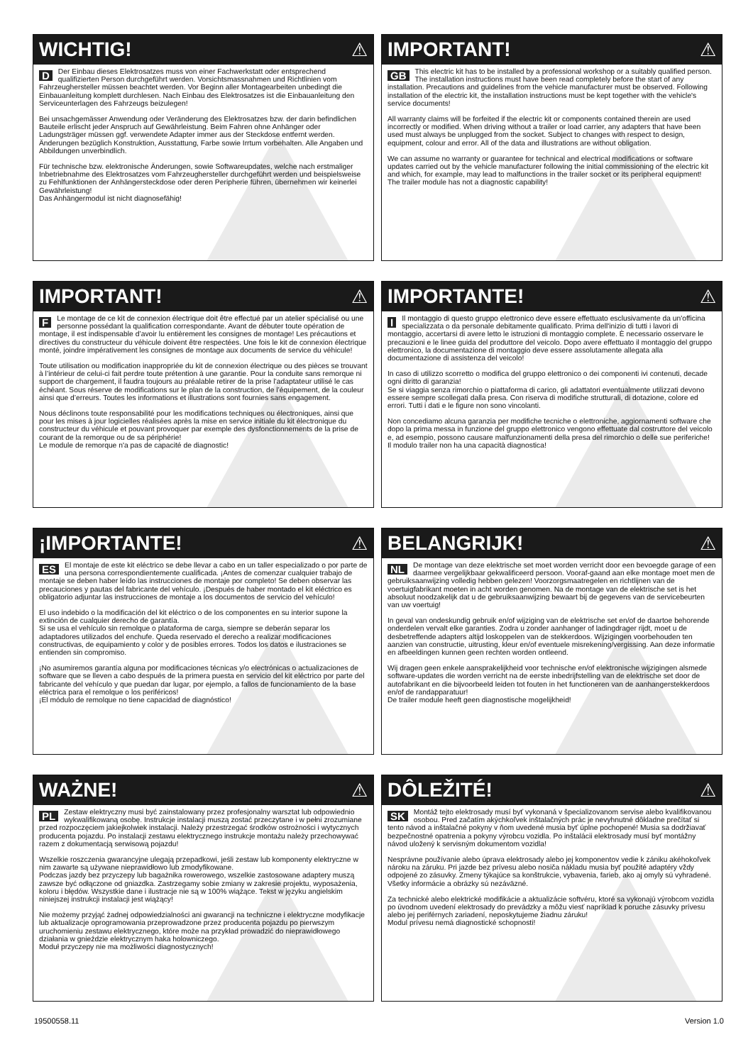WICHTIG! ⚠
D
Der Einbau dieses Elektrosatzes muss von einer Fachwerkstatt oder entsprechend qualifizierten Person durchgeführt werden. Vorsichtsmassnahmen und Richtlinien vom Fahrzeughersteller müssen beachtet werden. Vor Beginn aller Montagearbeiten unbedingt die Einbauanleitung komplett durchlesen. Nach Einbau des Elektrosatzes ist die Einbauanleitung den Serviceunterlagen des Fahrzeugs beizulegen!
Bei unsachgemässer Anwendung oder Veränderung des Elektrosatzes bzw. der darin befindlichen Bauteile erlischt jeder Anspruch auf Gewährleistung. Beim Fahren ohne Anhänger oder Ladungsträger müssen ggf. verwendete Adapter immer aus der Steckdose entfernt werden. Änderungen bezüglich Konstruktion, Ausstattung, Farbe sowie Irrtum vorbehalten. Alle Angaben und Abbildungen unverbindlich.
Für technische bzw. elektronische Änderungen, sowie Softwareupdates, welche nach erstmaliger Inbetriebnahme des Elektrosatzes vom Fahrzeughersteller durchgeführt werden und beispielsweise zu Fehlfunktionen der Anhängersteckdose oder deren Peripherie führen, übernehmen wir keinerlei Gewährleistung!
Das Anhängermodul ist nicht diagnosefähig!
IMPORTANT! ⚠
GB
This electric kit has to be installed by a professional workshop or a suitably qualified person. The installation instructions must have been read completely before the start of any installation. Precautions and guidelines from the vehicle manufacturer must be observed. Following installation of the electric kit, the installation instructions must be kept together with the vehicle's service documents!
All warranty claims will be forfeited if the electric kit or components contained therein are used incorrectly or modified. When driving without a trailer or load carrier, any adapters that have been used must always be unplugged from the socket. Subject to changes with respect to design, equipment, colour and error. All of the data and illustrations are without obligation.
We can assume no warranty or guarantee for technical and electrical modifications or software updates carried out by the vehicle manufacturer following the initial commissioning of the electric kit and which, for example, may lead to malfunctions in the trailer socket or its peripheral equipment!
The trailer module has not a diagnostic capability!
IMPORTANT! ⚠
F
Le montage de ce kit de connexion électrique doit être effectué par un atelier spécialisé ou une personne possédant la qualification correspondante. Avant de débuter toute opération de montage, il est indispensable d’avoir lu entièrement les consignes de montage! Les précautions et directives du constructeur du véhicule doivent être respectées. Une fois le kit de connexion électrique monté, joindre impérativement les consignes de montage aux documents de service du véhicule!
Toute utilisation ou modification inappropriée du kit de connexion électrique ou des pièces se trouvant à l’intérieur de celui-ci fait perdre toute prétention à une garantie. Pour la conduite sans remorque ni support de chargement, il faudra toujours au préalable retirer de la prise l’adaptateur utilisé le cas échéant. Sous réserve de modifications sur le plan de la construction, de l’équipement, de la couleur ainsi que d’erreurs. Toutes les informations et illustrations sont fournies sans engagement.
Nous déclinons toute responsabilité pour les modifications techniques ou électroniques, ainsi que pour les mises à jour logicielles réalisées après la mise en service initiale du kit électronique du constructeur du véhicule et pouvant provoquer par exemple des dysfonctionnements de la prise de courant de la remorque ou de sa périphérie!
Le module de remorque n'a pas de capacité de diagnostic!
IMPORTANTE! ⚠
I
Il montaggio di questo gruppo elettronico deve essere effettuato esclusivamente da un'officina specializzata o da personale debitamente qualificato. Prima dell'inizio di tutti i lavori di montaggio, accertarsi di avere letto le istruzioni di montaggio complete. È necessario osservare le precauzioni e le linee guida del produttore del veicolo. Dopo avere effettuato il montaggio del gruppo elettronico, la documentazione di montaggio deve essere assolutamente allegata alla documentazione di assistenza del veicolo!
In caso di utilizzo scorretto o modifica del gruppo elettronico o dei componenti ivi contenuti, decade ogni diritto di garanzia!
Se si viaggia senza rimorchio o piattaforma di carico, gli adattatori eventualmente utilizzati devono essere sempre scollegati dalla presa. Con riserva di modifiche strutturali, di dotazione, colore ed errori. Tutti i dati e le figure non sono vincolanti.
Non concediamo alcuna garanzia per modifiche tecniche o elettroniche, aggiornamenti software che dopo la prima messa in funzione del gruppo elettronico vengono effettuate dal costruttore del veicolo e, ad esempio, possono causare malfunzionamenti della presa del rimorchio o delle sue periferiche!
Il modulo trailer non ha una capacità diagnostica!
¡IMPORTANTE! ⚠
ES
El montaje de este kit eléctrico se debe llevar a cabo en un taller especializado o por parte de una persona correspondientemente cualificada. ¡Antes de comenzar cualquier trabajo de montaje se deben haber leído las instrucciones de montaje por completo! Se deben observar las precauciones y pautas del fabricante del vehículo. ¡Después de haber montado el kit eléctrico es obligatorio adjuntar las instrucciones de montaje a los documentos de servicio del vehículo!
El uso indebido o la modificación del kit eléctrico o de los componentes en su interior supone la extinción de cualquier derecho de garantía.
Si se usa el vehículo sin remolque o plataforma de carga, siempre se deberán separar los adaptadores utilizados del enchufe. Queda reservado el derecho a realizar modificaciones constructivas, de equipamiento y color y de posibles errores. Todos los datos e ilustraciones se entienden sin compromiso.
¡No asumiremos garantía alguna por modificaciones técnicas y/o electrónicas o actualizaciones de software que se lleven a cabo después de la primera puesta en servicio del kit eléctrico por parte del fabricante del vehículo y que puedan dar lugar, por ejemplo, a fallos de funcionamiento de la base eléctrica para el remolque o los periféricos!
¡El módulo de remolque no tiene capacidad de diagnóstico!
BELANGRIJK! ⚠
NL
De montage van deze elektrische set moet worden verricht door een bevoegde garage of een daarmee vergelijkbaar gekwalificeerd persoon. Vooraf-gaand aan elke montage moet men de gebruiksaanwijzing volledig hebben gelezen! Voorzorgsmaatregelen en richtlijnen van de voertuigfabrikant moeten in acht worden genomen. Na de montage van de elektrische set is het absoluut noodzakelijk dat u de gebruiksaanwijzing bewaart bij de gegevens van de servicebeurten van uw voertuig!
In geval van ondeskundig gebruik en/of wijziging van de elektrische set en/of de daartoe behorende onderdelen vervalt elke garanties. Zodra u zonder aanhanger of ladingdrager rijdt, moet u de desbetreffende adapters altijd loskoppelen van de stekkerdoos. Wijzigingen voorbehouden ten aanzien van constructie, uitrusting, kleur en/of eventuele misrekening/vergissing. Aan deze informatie en afbeeldingen kunnen geen rechten worden ontleend.
Wij dragen geen enkele aansprakelijkheid voor technische en/of elektronische wijzigingen alsmede software-updates die worden verricht na de eerste inbedrijfstelling van de elektrische set door de autofabrikant en die bijvoorbeeld leiden tot fouten in het functioneren van de aanhangerstekkerdoos en/of de randapparatuur!
De trailer module heeft geen diagnostische mogelijkheid!
WAŻNE! ⚠
PL
Zestaw elektryczny musi być zainstalowany przez profesjonalny warsztat lub odpowiednio wykwalifikowaną osobę. Instrukcje instalacji muszą zostać przeczytane i w pełni zrozumiane przed rozpoczęciem jakiejkolwiek instalacji. Należy przestrzegać środków ostrożności i wytycznych producenta pojazdu. Po instalacji zestawu elektrycznego instrukcje montażu należy przechowywać razem z dokumentacją serwisową pojazdu!
Wszelkie roszczenia gwarancyjne ulegają przepadkowi, jeśli zestaw lub komponenty elektryczne w nim zawarte są używane nieprawidłowo lub zmodyfikowane.
Podczas jazdy bez przyczepy lub bagażnika rowerowego, wszelkie zastosowane adaptery muszą zawsze być odłączone od gniazdka. Zastrzegamy sobie zmiany w zakresie projektu, wyposażenia, koloru i błędów. Wszystkie dane i ilustracje nie są w 100% wiążące. Tekst w języku angielskim niniejszej instrukcji instalacji jest wiążący!
Nie możemy przyjąć żadnej odpowiedzialności ani gwarancji na techniczne i elektryczne modyfikacje lub aktualizacje oprogramowania przeprowadzone przez producenta pojazdu po pierwszym uruchomieniu zestawu elektrycznego, które może na przykład prowadzić do nieprawidłowego działania w gnieździe elektrycznym haka holowniczego.
Moduł przyczepy nie ma możliwości diagnostycznych!
DÔLEŽITÉ! ⚠
SK
Montáž tejto elektrosady musí byť vykonaná v špecializovanom servise alebo kvalifikovanou osobou. Pred začatím akýchkoľvek inštalačných prác je nevyhnutné dôkladne prečítať si tento návod a inštalačné pokyny v ňom uvedené musia byť úplne pochopené! Musia sa dodržiavať bezpečnostné opatrenia a pokyny výrobcu vozidla. Po inštalácii elektrosady musí byť montážny návod uložený k servisným dokumentom vozidla!
Nesprávne používanie alebo úprava elektrosady alebo jej komponentov vedie k zániku akéhokoľvek nároku na záruku. Pri jazde bez prívesu alebo nosiča nákladu musia byť použité adaptéry vždy odpojené zo zásuvky. Zmeny týkajúce sa konštrukcie, vybavenia, farieb, ako aj omyly sú vyhradené. Všetky informácie a obrázky sú nezáväzné.
Za technické alebo elektrické modifikácie a aktualizácie softvéru, ktoré sa vykonajú výrobcom vozidla po úvodnom uvedení elektrosady do prevádzky a môžu viesť napríklad k poruche zásuvky prívesu alebo jej periférnych zariadení, neposkytujeme žiadnu záruku!
Modul prívesu nemá diagnostické schopnosti!
19500558.11 Version 1.0